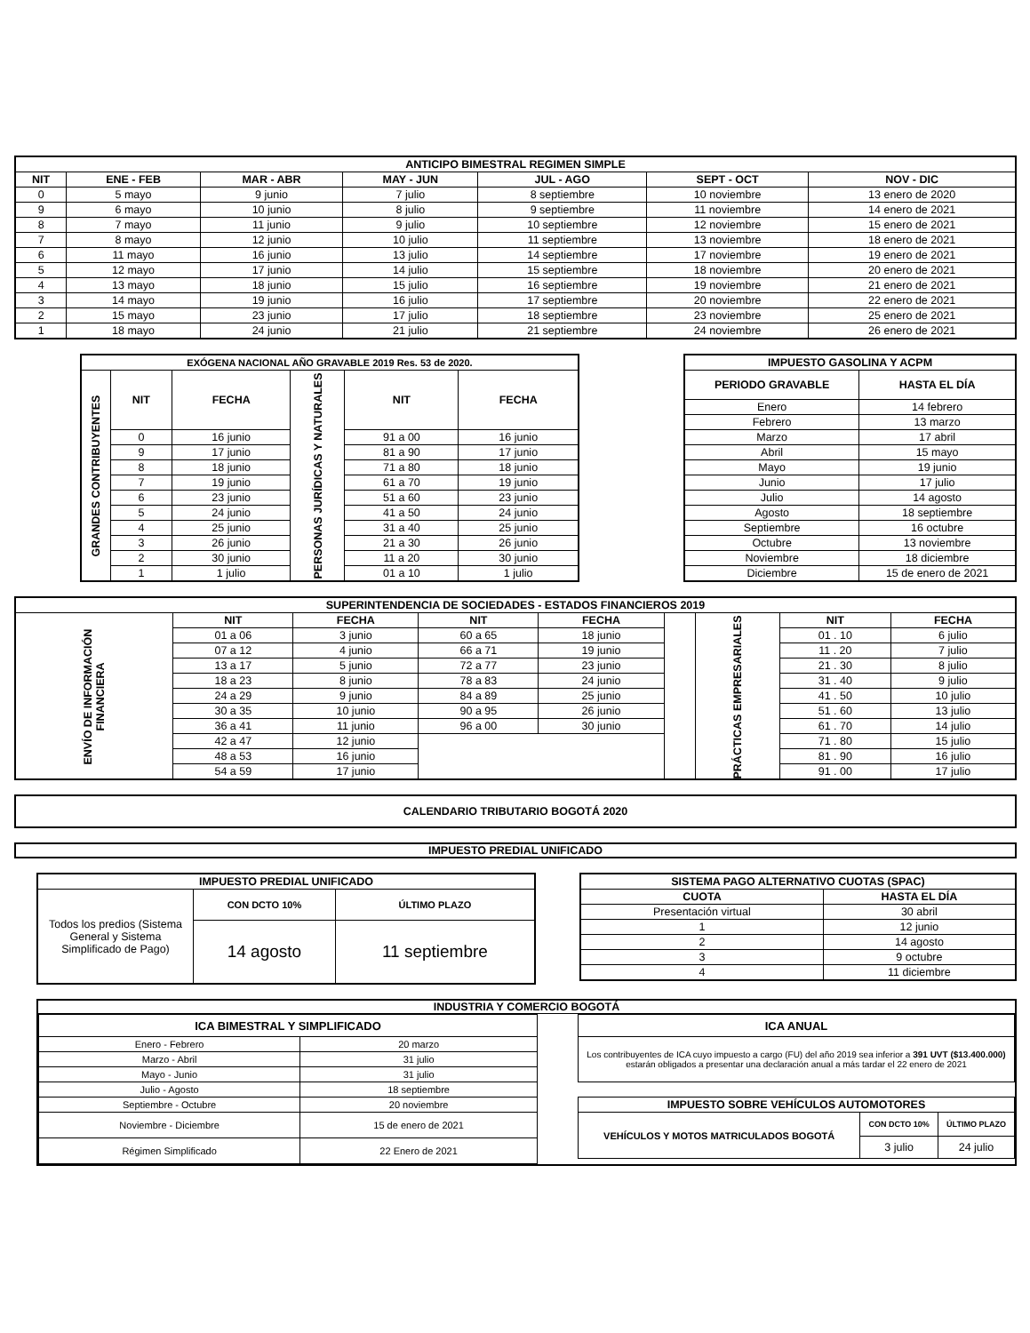| ANTICIPO BIMESTRAL REGIMEN SIMPLE | | | | | | |
| --- | --- | --- | --- | --- | --- | --- |
| NIT | ENE - FEB | MAR - ABR | MAY - JUN | JUL - AGO | SEPT - OCT | NOV - DIC |
| 0 | 5 mayo | 9 junio | 7 julio | 8 septiembre | 10 noviembre | 13 enero de 2020 |
| 9 | 6 mayo | 10 junio | 8 julio | 9 septiembre | 11 noviembre | 14 enero de 2021 |
| 8 | 7 mayo | 11 junio | 9 julio | 10 septiembre | 12 noviembre | 15 enero de 2021 |
| 7 | 8 mayo | 12 junio | 10 julio | 11 septiembre | 13 noviembre | 18 enero de 2021 |
| 6 | 11 mayo | 16 junio | 13 julio | 14 septiembre | 17 noviembre | 19 enero de 2021 |
| 5 | 12 mayo | 17 junio | 14 julio | 15 septiembre | 18 noviembre | 20 enero de 2021 |
| 4 | 13 mayo | 18 junio | 15 julio | 16 septiembre | 19 noviembre | 21 enero de 2021 |
| 3 | 14 mayo | 19 junio | 16 julio | 17 septiembre | 20 noviembre | 22 enero de 2021 |
| 2 | 15 mayo | 23 junio | 17 julio | 18 septiembre | 23 noviembre | 25 enero de 2021 |
| 1 | 18 mayo | 24 junio | 21 julio | 21 septiembre | 24 noviembre | 26 enero de 2021 |
| EXÓGENA NACIONAL AÑO GRAVABLE 2019 Res. 53 de 2020. | | | | | |
| --- | --- | --- | --- | --- | --- |
| GRANDES CONTRIBUYENTES | NIT | FECHA | PERSONAS JURÍDICAS Y NATURALES | NIT | FECHA |
| | 0 | 16 junio | | 91 a 00 | 16 junio |
| | 9 | 17 junio | | 81 a 90 | 17 junio |
| | 8 | 18 junio | | 71 a 80 | 18 junio |
| | 7 | 19 junio | | 61 a 70 | 19 junio |
| | 6 | 23 junio | | 51 a 60 | 23 junio |
| | 5 | 24 junio | | 41 a 50 | 24 junio |
| | 4 | 25 junio | | 31 a 40 | 25 junio |
| | 3 | 26 junio | | 21 a 30 | 26 junio |
| | 2 | 30 junio | | 11 a 20 | 30 junio |
| | 1 | 1 julio | | 01 a 10 | 1 julio |
| IMPUESTO GASOLINA Y ACPM | |
| --- | --- |
| PERIODO GRAVABLE | HASTA EL DÍA |
| Enero | 14 febrero |
| Febrero | 13 marzo |
| Marzo | 17 abril |
| Abril | 15 mayo |
| Mayo | 19 junio |
| Junio | 17 julio |
| Julio | 14 agosto |
| Agosto | 18 septiembre |
| Septiembre | 16 octubre |
| Octubre | 13 noviembre |
| Noviembre | 18 diciembre |
| Diciembre | 15 de enero de 2021 |
| SUPERINTENDENCIA DE SOCIEDADES - ESTADOS FINANCIEROS 2019 | | | | | | | | |
| --- | --- | --- | --- | --- | --- | --- | --- | --- |
| ENVÍO DE INFORMACIÓN FINANCIERA | NIT | FECHA | NIT | FECHA | | PRÁCTICAS EMPRESARIALES | NIT | FECHA |
| | 01 a 06 | 3 junio | 60 a 65 | 18 junio | | | 01 . 10 | 6 julio |
| | 07 a 12 | 4 junio | 66 a 71 | 19 junio | | | 11 . 20 | 7 julio |
| | 13 a 17 | 5 junio | 72 a 77 | 23 junio | | | 21 . 30 | 8 julio |
| | 18 a 23 | 8 junio | 78 a 83 | 24 junio | | | 31 . 40 | 9 julio |
| | 24 a 29 | 9 junio | 84 a 89 | 25 junio | | | 41 . 50 | 10 julio |
| | 30 a 35 | 10 junio | 90 a 95 | 26 junio | | | 51 . 60 | 13 julio |
| | 36 a 41 | 11 junio | 96 a 00 | 30 junio | | | 61 . 70 | 14 julio |
| | 42 a 47 | 12 junio | | | | | 71 . 80 | 15 julio |
| | 48 a 53 | 16 junio | | | | | 81 . 90 | 16 julio |
| | 54 a 59 | 17 junio | | | | | 91 . 00 | 17 julio |
CALENDARIO TRIBUTARIO BOGOTÁ 2020
IMPUESTO PREDIAL UNIFICADO
| IMPUESTO PREDIAL UNIFICADO | | |
| --- | --- | --- |
| Todos los predios (Sistema General y Sistema Simplificado de Pago) | CON DCTO 10% | ÚLTIMO PLAZO |
| | 14 agosto | 11 septiembre |
| SISTEMA PAGO ALTERNATIVO CUOTAS (SPAC) | |
| --- | --- |
| CUOTA | HASTA EL DÍA |
| Presentación virtual | 30 abril |
| 1 | 12 junio |
| 2 | 14 agosto |
| 3 | 9 octubre |
| 4 | 11 diciembre |
INDUSTRIA Y COMERCIO BOGOTÁ
| ICA BIMESTRAL Y SIMPLIFICADO | |
| --- | --- |
| Enero - Febrero | 20 marzo |
| Marzo - Abril | 31 julio |
| Mayo - Junio | 31 julio |
| Julio - Agosto | 18 septiembre |
| Septiembre - Octubre | 20 noviembre |
| Noviembre - Diciembre | 15 de enero de 2021 |
| Régimen Simplificado | 22 Enero de 2021 |
| ICA ANUAL |
| --- |
| Los contribuyentes de ICA cuyo impuesto a cargo (FU) del año 2019 sea inferior a 391 UVT ($13.400.000) estarán obligados a presentar una declaración anual a más tardar el 22 enero de 2021 |
| IMPUESTO SOBRE VEHÍCULOS AUTOMOTORES | | |
| --- | --- | --- |
| VEHÍCULOS Y MOTOS MATRICULADOS BOGOTÁ | CON DCTO 10% | ÚLTIMO PLAZO |
| | 3 julio | 24 julio |